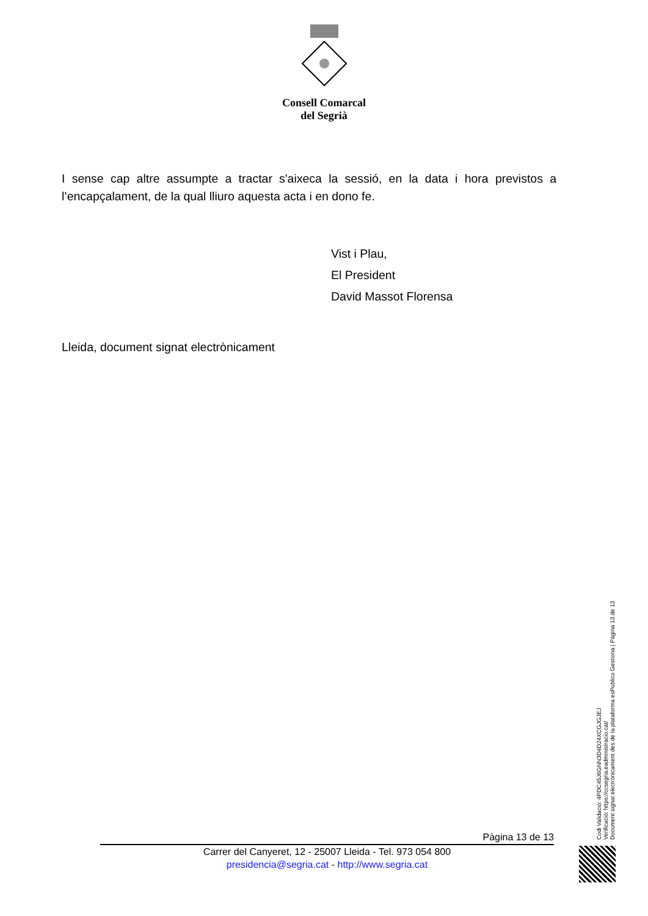Consell Comarcal
del Segrià
I sense cap altre assumpte a tractar s'aixeca la sessió, en la data i hora previstos a l’encapçalament, de la qual lliuro aquesta acta i en dono fe.
Vist i Plau,
El President
David Massot Florensa
Lleida, document signat electrònicament
Pàgina 13 de 13
Carrer del Canyeret, 12 - 25007 Lleida - Tel. 973 054 800
presidencia@segria.cat - http://www.segria.cat
Codi Validació: 4PDC45J6GNN3D4D24XCGJGJEJ
Verificació: https://ccsegria.eadministracio.cat/
Document signat electrònicament des de la plataforma esPublico Gestiona | Pàgina 13 de 13